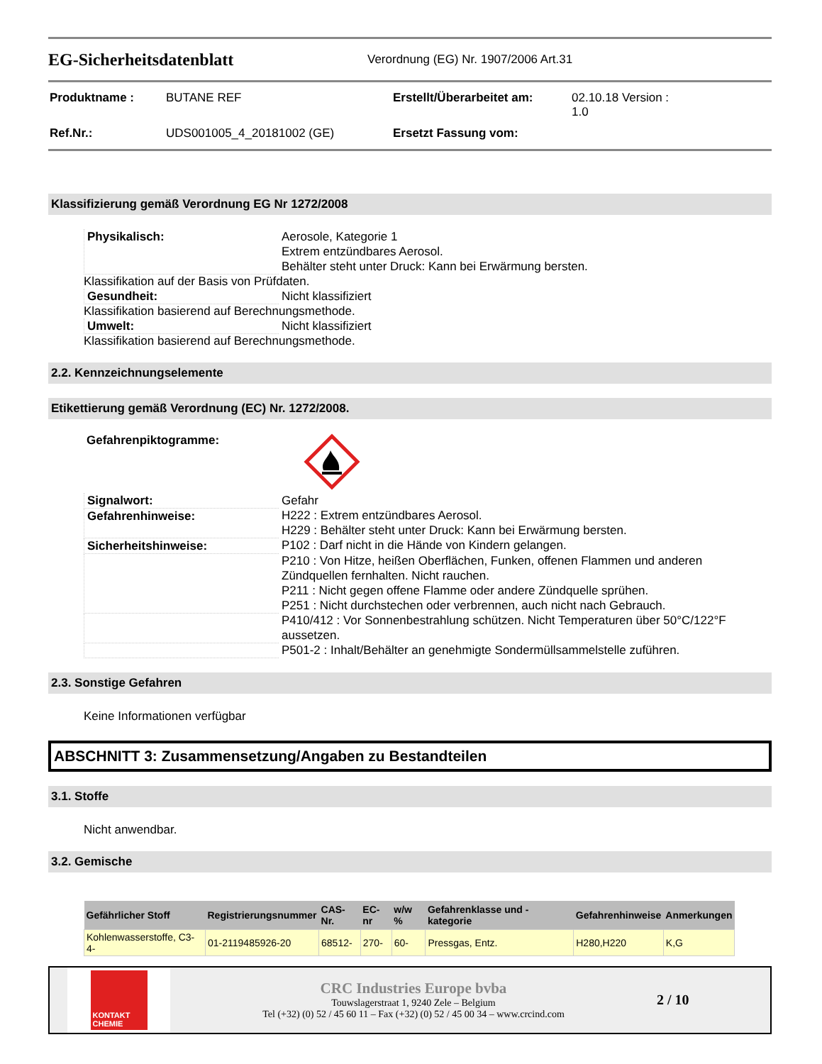EG-Sicherheitsdatenblatt
Verordnung (EG) Nr. 1907/2006 Art.31
| Produktname : | BUTANE REF | Erstellt/Überarbeitet am: | 02.10.18 Version : 1.0 |
| Ref.Nr.: | UDS001005_4_20181002 (GE) | Ersetzt Fassung vom: | |
Klassifizierung gemäß Verordnung EG Nr 1272/2008
| Physikalisch: | Aerosole, Kategorie 1 Extrem entzündbares Aerosol. Behälter steht unter Druck: Kann bei Erwärmung bersten. |
Klassifikation auf der Basis von Prüfdaten.
| Gesundheit: | Nicht klassifiziert |
Klassifikation basierend auf Berechnungsmethode.
| Umwelt: | Nicht klassifiziert |
Klassifikation basierend auf Berechnungsmethode.
2.2. Kennzeichnungselemente
Etikettierung gemäß Verordnung (EC) Nr. 1272/2008.
Gefahrenpiktogramme:
| Signalwort: | Gefahr |
| Gefahrenhinweise: | H222 : Extrem entzündbares Aerosol. H229 : Behälter steht unter Druck: Kann bei Erwärmung bersten. |
| Sicherheitshinweise: | P102 : Darf nicht in die Hände von Kindern gelangen. |
| | P210 : Von Hitze, heißen Oberflächen, Funken, offenen Flammen und anderen Zündquellen fernhalten. Nicht rauchen. P211 : Nicht gegen offene Flamme oder andere Zündquelle sprühen. P251 : Nicht durchstechen oder verbrennen, auch nicht nach Gebrauch. |
| | P410/412 : Vor Sonnenbestrahlung schützen. Nicht Temperaturen über 50°C/122°F aussetzen. |
| | P501-2 : Inhalt/Behälter an genehmigte Sondermüllsammelstelle zuführen. |
2.3. Sonstige Gefahren
Keine Informationen verfügbar
ABSCHNITT 3: Zusammensetzung/Angaben zu Bestandteilen
3.1. Stoffe
Nicht anwendbar.
3.2. Gemische
| Gefährlicher Stoff | Registrierungsnummer | CAS-Nr. | EC-nr | w/w % | Gefahrenklasse und -kategorie | Gefahrenhinweise | Anmerkungen |
| --- | --- | --- | --- | --- | --- | --- | --- |
| Kohlenwasserstoffe, C3-4- | 01-2119485926-20 | 68512- | 270- | 60- | Pressgas, Entz. | H280,H220 | K,G |
KONTAKT CHEMIE
CRC Industries Europe bvba
Touwslagerstraat 1, 9240 Zele – Belgium
Tel (+32) (0) 52 / 45 60 11 – Fax (+32) (0) 52 / 45 00 34 – www.crcind.com
2 / 10